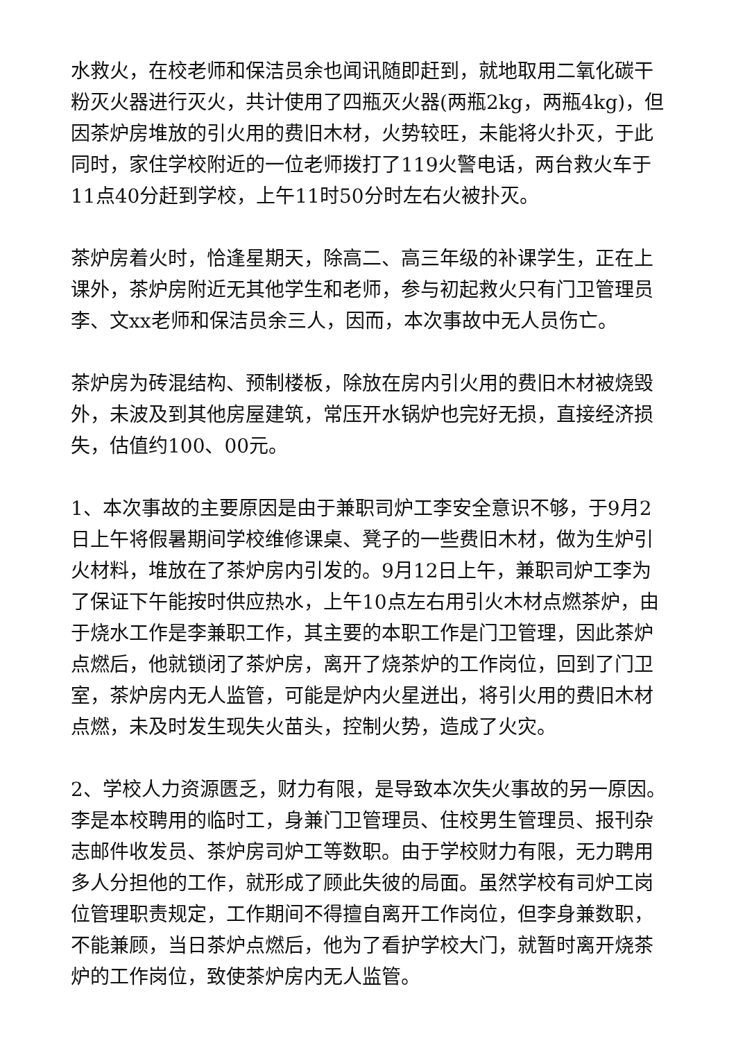水救火，在校老师和保洁员余也闻讯随即赶到，就地取用二氧化碳干粉灭火器进行灭火，共计使用了四瓶灭火器(两瓶2kg，两瓶4kg)，但因茶炉房堆放的引火用的费旧木材，火势较旺，未能将火扑灭，于此同时，家住学校附近的一位老师拨打了119火警电话，两台救火车于11点40分赶到学校，上午11时50分时左右火被扑灭。
茶炉房着火时，恰逢星期天，除高二、高三年级的补课学生，正在上课外，茶炉房附近无其他学生和老师，参与初起救火只有门卫管理员李、文xx老师和保洁员余三人，因而，本次事故中无人员伤亡。
茶炉房为砖混结构、预制楼板，除放在房内引火用的费旧木材被烧毁外，未波及到其他房屋建筑，常压开水锅炉也完好无损，直接经济损失，估值约100、00元。
1、本次事故的主要原因是由于兼职司炉工李安全意识不够，于9月2日上午将假暑期间学校维修课桌、凳子的一些费旧木材，做为生炉引火材料，堆放在了茶炉房内引发的。9月12日上午，兼职司炉工李为了保证下午能按时供应热水，上午10点左右用引火木材点燃茶炉，由于烧水工作是李兼职工作，其主要的本职工作是门卫管理，因此茶炉点燃后，他就锁闭了茶炉房，离开了烧茶炉的工作岗位，回到了门卫室，茶炉房内无人监管，可能是炉内火星迸出，将引火用的费旧木材点燃，未及时发生现失火苗头，控制火势，造成了火灾。
2、学校人力资源匮乏，财力有限，是导致本次失火事故的另一原因。李是本校聘用的临时工，身兼门卫管理员、住校男生管理员、报刊杂志邮件收发员、茶炉房司炉工等数职。由于学校财力有限，无力聘用多人分担他的工作，就形成了顾此失彼的局面。虽然学校有司炉工岗位管理职责规定，工作期间不得擅自离开工作岗位，但李身兼数职，不能兼顾，当日茶炉点燃后，他为了看护学校大门，就暂时离开烧茶炉的工作岗位，致使茶炉房内无人监管。